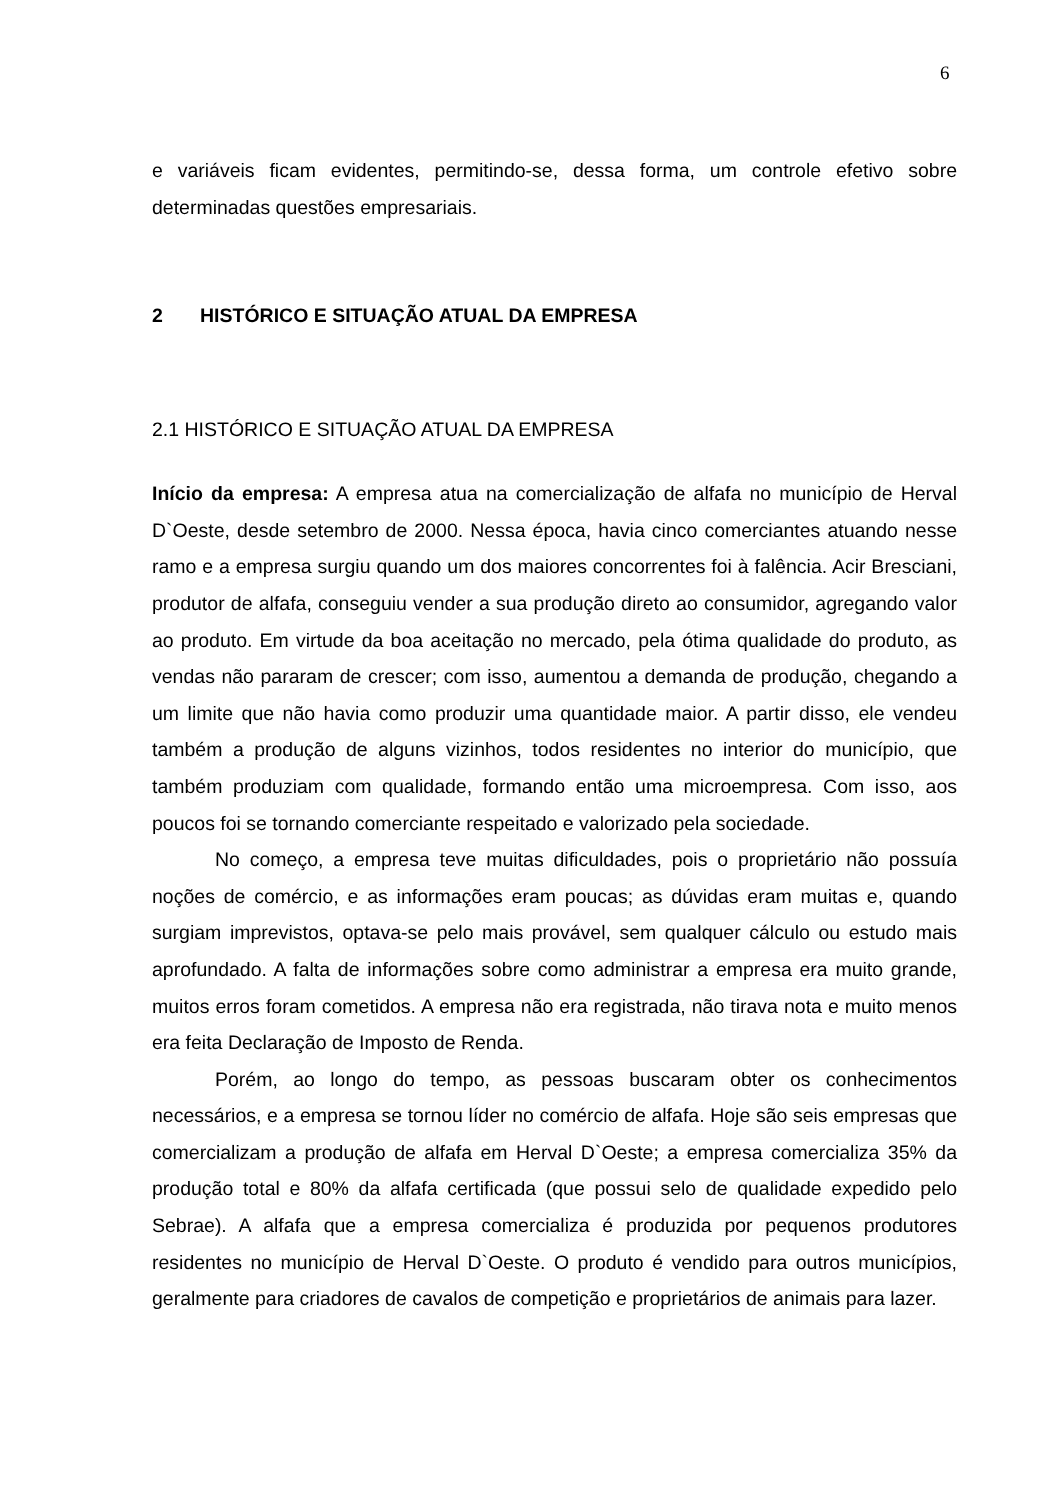6
e variáveis ficam evidentes, permitindo-se, dessa forma, um controle efetivo sobre determinadas questões empresariais.
2 HISTÓRICO E SITUAÇÃO ATUAL DA EMPRESA
2.1 HISTÓRICO E SITUAÇÃO ATUAL DA EMPRESA
Início da empresa: A empresa atua na comercialização de alfafa no município de Herval D`Oeste, desde setembro de 2000. Nessa época, havia cinco comerciantes atuando nesse ramo e a empresa surgiu quando um dos maiores concorrentes foi à falência. Acir Bresciani, produtor de alfafa, conseguiu vender a sua produção direto ao consumidor, agregando valor ao produto. Em virtude da boa aceitação no mercado, pela ótima qualidade do produto, as vendas não pararam de crescer; com isso, aumentou a demanda de produção, chegando a um limite que não havia como produzir uma quantidade maior. A partir disso, ele vendeu também a produção de alguns vizinhos, todos residentes no interior do município, que também produziam com qualidade, formando então uma microempresa. Com isso, aos poucos foi se tornando comerciante respeitado e valorizado pela sociedade.
No começo, a empresa teve muitas dificuldades, pois o proprietário não possuía noções de comércio, e as informações eram poucas; as dúvidas eram muitas e, quando surgiam imprevistos, optava-se pelo mais provável, sem qualquer cálculo ou estudo mais aprofundado. A falta de informações sobre como administrar a empresa era muito grande, muitos erros foram cometidos. A empresa não era registrada, não tirava nota e muito menos era feita Declaração de Imposto de Renda.
Porém, ao longo do tempo, as pessoas buscaram obter os conhecimentos necessários, e a empresa se tornou líder no comércio de alfafa. Hoje são seis empresas que comercializam a produção de alfafa em Herval D`Oeste; a empresa comercializa 35% da produção total e 80% da alfafa certificada (que possui selo de qualidade expedido pelo Sebrae). A alfafa que a empresa comercializa é produzida por pequenos produtores residentes no município de Herval D`Oeste. O produto é vendido para outros municípios, geralmente para criadores de cavalos de competição e proprietários de animais para lazer.